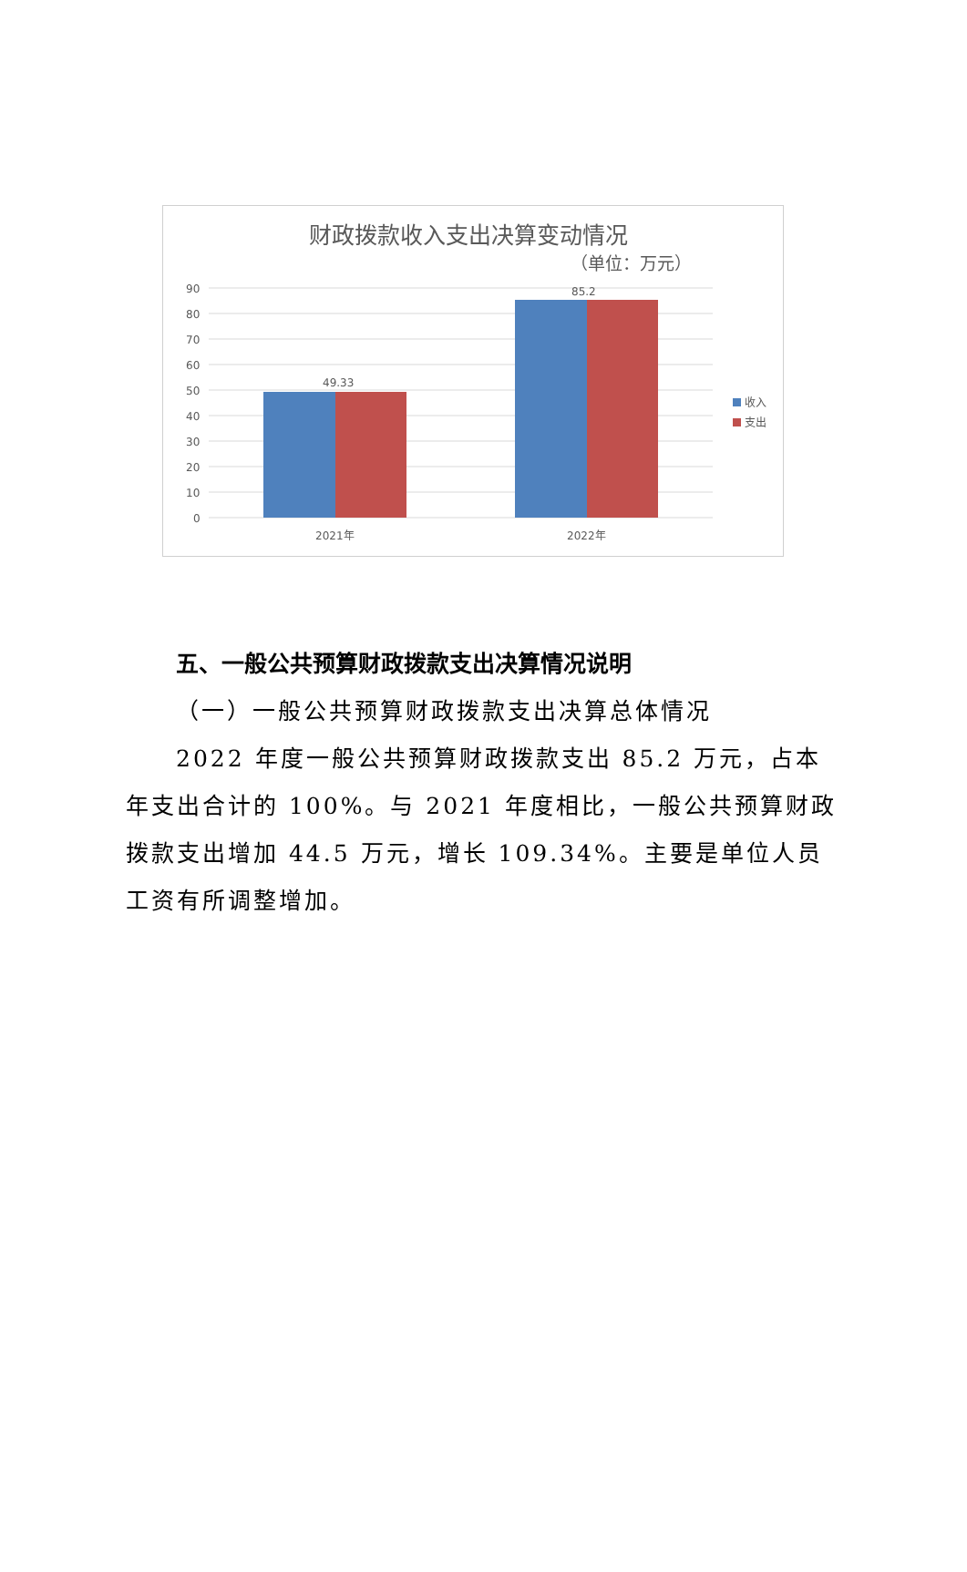财政拨款收入支出决算变动情况
（单位：万元）
90
80
70
60
50
40
30
20
10
0
49.33
85.2
2021年
2022年
收入
支出
五、一般公共预算财政拨款支出决算情况说明
（一）一般公共预算财政拨款支出决算总体情况
2022 年度一般公共预算财政拨款支出 85.2 万元，占本年支出合计的 100%。与 2021 年度相比，一般公共预算财政拨款支出增加 44.5 万元，增长 109.34%。主要是单位人员工资有所调整增加。